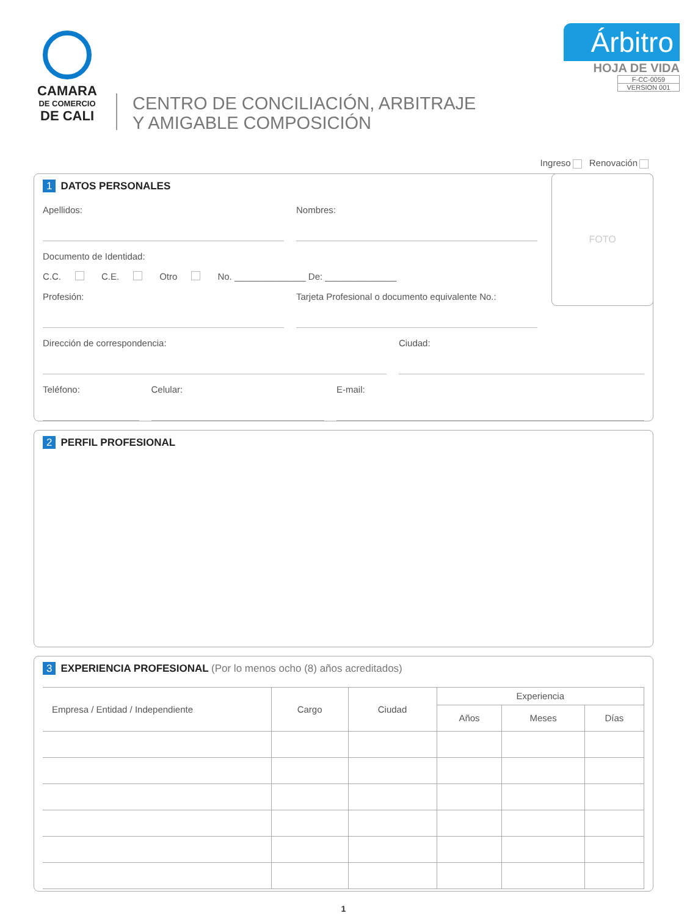CAMARA
DE COMERCIO
DE CALI
CENTRO DE CONCILIACIÓN, ARBITRAJE
Y AMIGABLE COMPOSICIÓN
Árbitro
HOJA DE VIDA
F-CC-0059
VERSION 001
Ingreso Renovación
FOTO
1 DATOS PERSONALES
Apellidos: Nombres:
Documento de Identidad:
C.C. C.E. Otro No. ______________ De: ______________
Profesión: Tarjeta Profesional o documento equivalente No.:
Dirección de correspondencia: Ciudad:
Teléfono: Celular: E-mail:
2 PERFIL PROFESIONAL
3 EXPERIENCIA PROFESIONAL (Por lo menos ocho (8) años acreditados)
| Empresa / Entidad / Independiente | Cargo | Ciudad | Experiencia | | |
| --- | --- | --- | --- | --- | --- |
| | | | Años | Meses | Días |
1